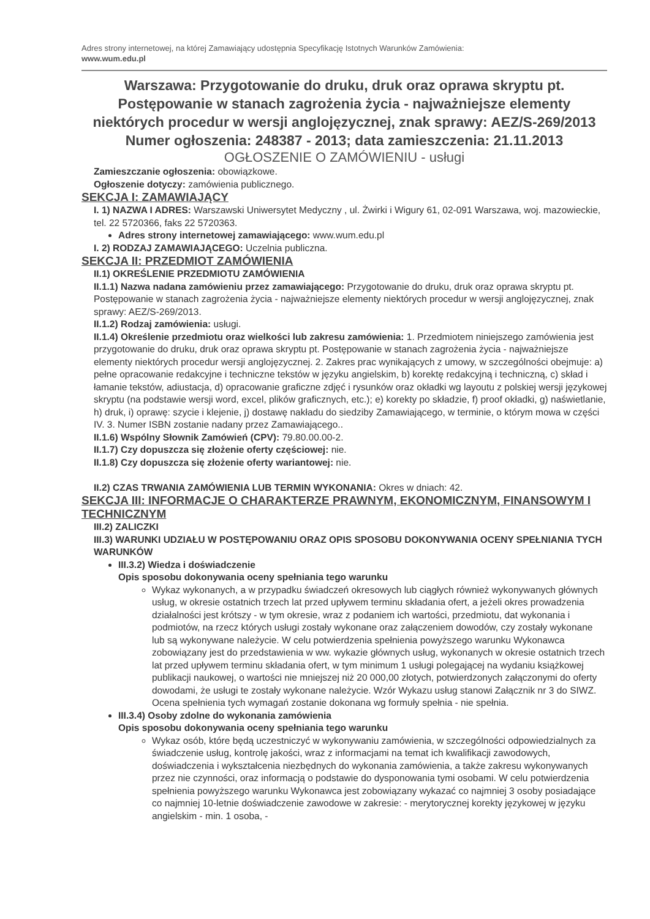Adres strony internetowej, na której Zamawiający udostępnia Specyfikację Istotnych Warunków Zamówienia:
www.wum.edu.pl
Warszawa: Przygotowanie do druku, druk oraz oprawa skryptu pt. Postępowanie w stanach zagrożenia życia - najważniejsze elementy niektórych procedur w wersji anglojęzycznej, znak sprawy: AEZ/S-269/2013
Numer ogłoszenia: 248387 - 2013; data zamieszczenia: 21.11.2013
OGŁOSZENIE O ZAMÓWIENIU - usługi
Zamieszczanie ogłoszenia: obowiązkowe.
Ogłoszenie dotyczy: zamówienia publicznego.
SEKCJA I: ZAMAWIAJĄCY
I. 1) NAZWA I ADRES: Warszawski Uniwersytet Medyczny , ul. Żwirki i Wigury 61, 02-091 Warszawa, woj. mazowieckie, tel. 22 5720366, faks 22 5720363.
Adres strony internetowej zamawiającego: www.wum.edu.pl
I. 2) RODZAJ ZAMAWIAJĄCEGO: Uczelnia publiczna.
SEKCJA II: PRZEDMIOT ZAMÓWIENIA
II.1) OKREŚLENIE PRZEDMIOTU ZAMÓWIENIA
II.1.1) Nazwa nadana zamówieniu przez zamawiającego: Przygotowanie do druku, druk oraz oprawa skryptu pt. Postępowanie w stanach zagrożenia życia - najważniejsze elementy niektórych procedur w wersji anglojęzycznej, znak sprawy: AEZ/S-269/2013.
II.1.2) Rodzaj zamówienia: usługi.
II.1.4) Określenie przedmiotu oraz wielkości lub zakresu zamówienia: 1. Przedmiotem niniejszego zamówienia jest przygotowanie do druku, druk oraz oprawa skryptu pt. Postępowanie w stanach zagrożenia życia - najważniejsze elementy niektórych procedur wersji anglojęzycznej. 2. Zakres prac wynikających z umowy, w szczególności obejmuje: a) pełne opracowanie redakcyjne i techniczne tekstów w języku angielskim, b) korektę redakcyjną i techniczną, c) skład i łamanie tekstów, adiustacja, d) opracowanie graficzne zdjęć i rysunków oraz okładki wg layoutu z polskiej wersji językowej skryptu (na podstawie wersji word, excel, plików graficznych, etc.); e) korekty po składzie, f) proof okładki, g) naświetlanie, h) druk, i) oprawę: szycie i klejenie, j) dostawę nakładu do siedziby Zamawiającego, w terminie, o którym mowa w części IV. 3. Numer ISBN zostanie nadany przez Zamawiającego..
II.1.6) Wspólny Słownik Zamówień (CPV): 79.80.00.00-2.
II.1.7) Czy dopuszcza się złożenie oferty częściowej: nie.
II.1.8) Czy dopuszcza się złożenie oferty wariantowej: nie.
II.2) CZAS TRWANIA ZAMÓWIENIA LUB TERMIN WYKONANIA: Okres w dniach: 42.
SEKCJA III: INFORMACJE O CHARAKTERZE PRAWNYM, EKONOMICZNYM, FINANSOWYM I TECHNICZNYM
III.2) ZALICZKI
III.3) WARUNKI UDZIAŁU W POSTĘPOWANIU ORAZ OPIS SPOSOBU DOKONYWANIA OCENY SPEŁNIANIA TYCH WARUNKÓW
III.3.2) Wiedza i doświadczenie
Opis sposobu dokonywania oceny spełniania tego warunku
Wykaz wykonanych, a w przypadku świadczeń okresowych lub ciągłych również wykonywanych głównych usług, w okresie ostatnich trzech lat przed upływem terminu składania ofert, a jeżeli okres prowadzenia działalności jest krótszy - w tym okresie, wraz z podaniem ich wartości, przedmiotu, dat wykonania i podmiotów, na rzecz których usługi zostały wykonane oraz załączeniem dowodów, czy zostały wykonane lub są wykonywane należycie. W celu potwierdzenia spełnienia powyższego warunku Wykonawca zobowiązany jest do przedstawienia w ww. wykazie głównych usług, wykonanych w okresie ostatnich trzech lat przed upływem terminu składania ofert, w tym minimum 1 usługi polegającej na wydaniu książkowej publikacji naukowej, o wartości nie mniejszej niż 20 000,00 złotych, potwierdzonych załączonymi do oferty dowodami, że usługi te zostały wykonane należycie. Wzór Wykazu usług stanowi Załącznik nr 3 do SIWZ. Ocena spełnienia tych wymagań zostanie dokonana wg formuły spełnia - nie spełnia.
III.3.4) Osoby zdolne do wykonania zamówienia
Opis sposobu dokonywania oceny spełniania tego warunku
Wykaz osób, które będą uczestniczyć w wykonywaniu zamówienia, w szczególności odpowiedzialnych za świadczenie usług, kontrolę jakości, wraz z informacjami na temat ich kwalifikacji zawodowych, doświadczenia i wykształcenia niezbędnych do wykonania zamówienia, a także zakresu wykonywanych przez nie czynności, oraz informacją o podstawie do dysponowania tymi osobami. W celu potwierdzenia spełnienia powyższego warunku Wykonawca jest zobowiązany wykazać co najmniej 3 osoby posiadające co najmniej 10-letnie doświadczenie zawodowe w zakresie: - merytorycznej korekty językowej w języku angielskim - min. 1 osoba, -